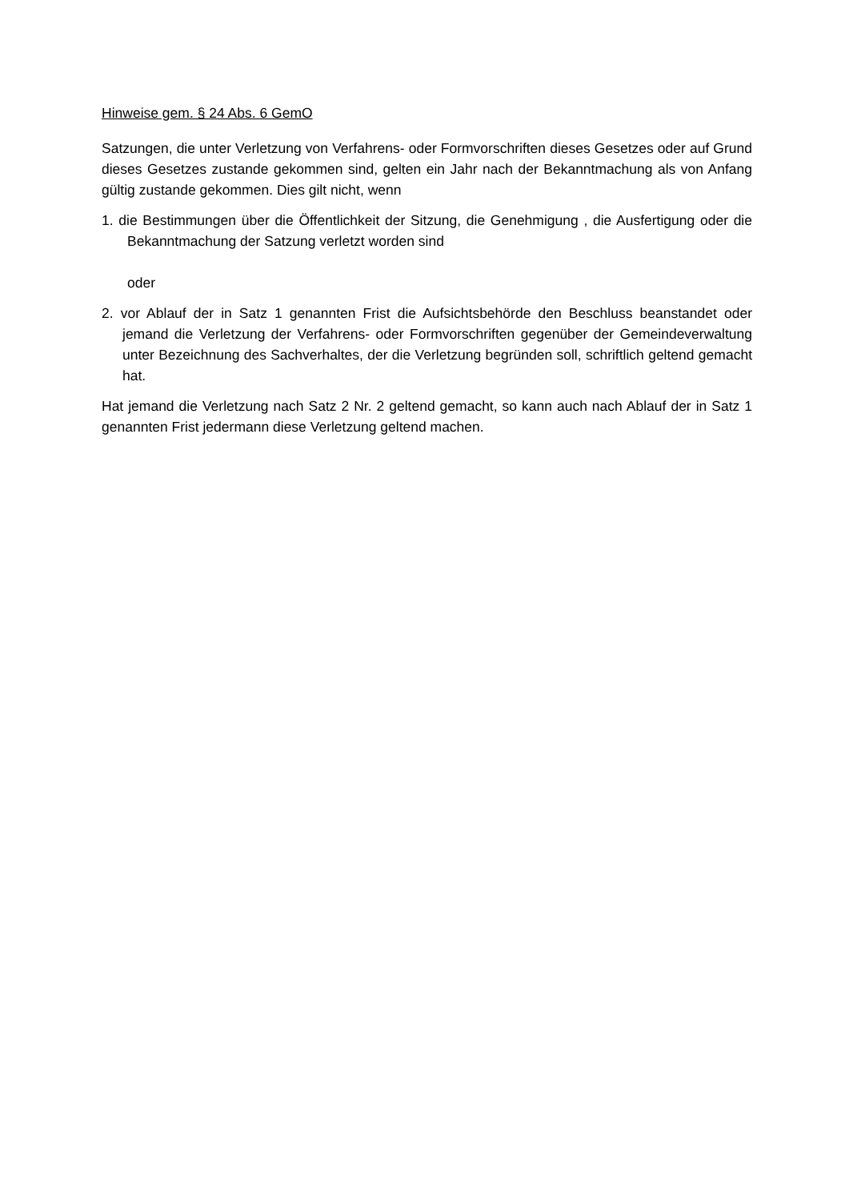Hinweise gem. § 24 Abs. 6 GemO
Satzungen, die unter Verletzung von Verfahrens- oder Formvorschriften dieses Gesetzes oder auf Grund dieses Gesetzes zustande gekommen sind, gelten ein Jahr nach der Bekanntmachung als von Anfang gültig zustande gekommen. Dies gilt nicht, wenn
1. die Bestimmungen über die Öffentlichkeit der Sitzung, die Genehmigung , die Ausfertigung oder die Bekanntmachung der Satzung verletzt worden sind
oder
2. vor Ablauf der in Satz 1 genannten Frist die Aufsichtsbehörde den Beschluss beanstandet oder jemand die Verletzung der Verfahrens- oder Formvorschriften gegenüber der Gemeindeverwaltung unter Bezeichnung des Sachverhaltes, der die Verletzung begründen soll, schriftlich geltend gemacht hat.
Hat jemand die Verletzung nach Satz 2 Nr. 2 geltend gemacht, so kann auch nach Ablauf der in Satz 1 genannten Frist jedermann diese Verletzung geltend machen.